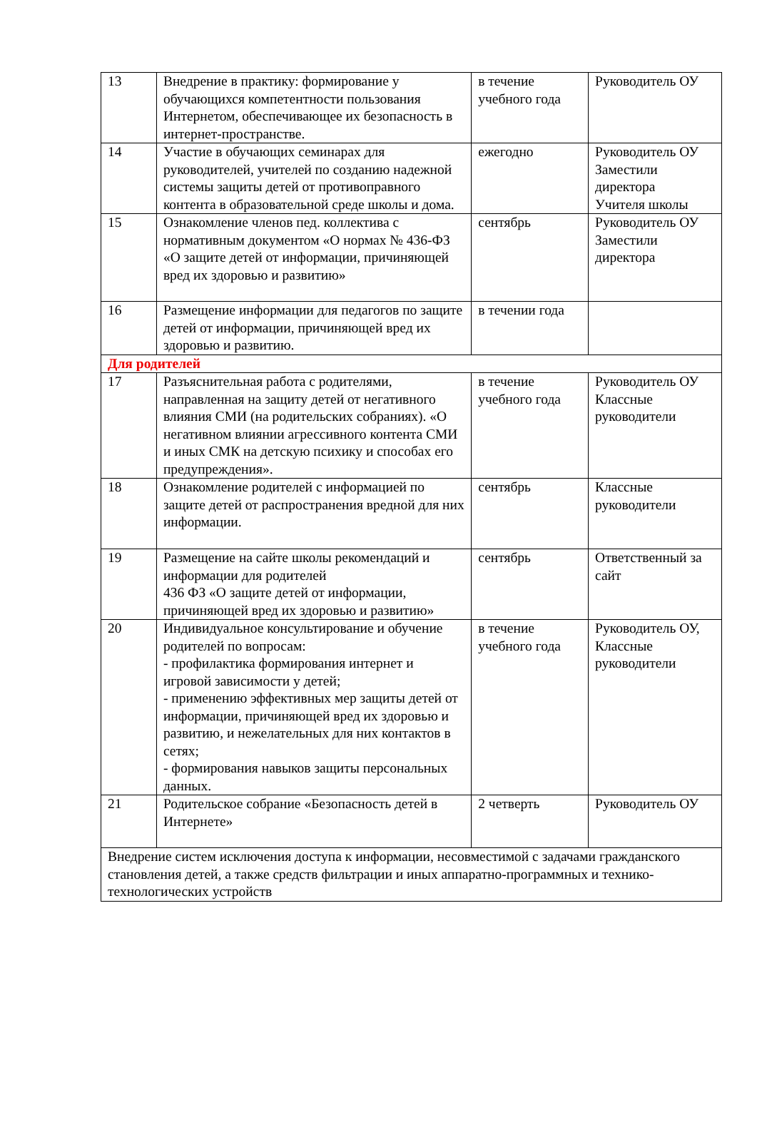| 13 | Внедрение в практику: формирование у обучающихся компетентности пользования Интернетом, обеспечивающее их безопасность в интернет-пространстве. | в течение учебного года | Руководитель ОУ |
| 14 | Участие в обучающих семинарах для руководителей, учителей по созданию надежной системы защиты детей от противоправного контента в образовательной среде школы и дома. | ежегодно | Руководитель ОУ Заместили директора Учителя школы |
| 15 | Ознакомление членов пед. коллектива с нормативным документом «О нормах № 436-ФЗ «О защите детей от информации, причиняющей вред их здоровью и развитию» | сентябрь | Руководитель ОУ Заместили директора |
| 16 | Размещение информации для педагогов по защите детей от информации, причиняющей вред их здоровью и развитию. | в течении года | |
| Для родителей | | | |
| 17 | Разъяснительная работа с родителями, направленная на защиту детей от негативного влияния СМИ (на родительских собраниях). «О негативном влиянии агрессивного контента СМИ и иных СМК на детскую психику и способах его предупреждения». | в течение учебного года | Руководитель ОУ Классные руководители |
| 18 | Ознакомление родителей с информацией по защите детей от распространения вредной для них информации. | сентябрь | Классные руководители |
| 19 | Размещение на сайте школы рекомендаций и информации для родителей 436 ФЗ «О защите детей от информации, причиняющей вред их здоровью и развитию» | сентябрь | Ответственный за сайт |
| 20 | Индивидуальное консультирование и обучение родителей по вопросам: - профилактика формирования интернет и игровой зависимости у детей; - применению эффективных мер защиты детей от информации, причиняющей вред их здоровью и развитию, и нежелательных для них контактов в сетях; - формирования навыков защиты персональных данных. | в течение учебного года | Руководитель ОУ, Классные руководители |
| 21 | Родительское собрание «Безопасность детей в Интернете» | 2 четверть | Руководитель ОУ |
| Внедрение систем исключения доступа к информации, несовместимой с задачами гражданского становления детей, а также средств фильтрации и иных аппаратно-программных и технико-технологических устройств | | | |